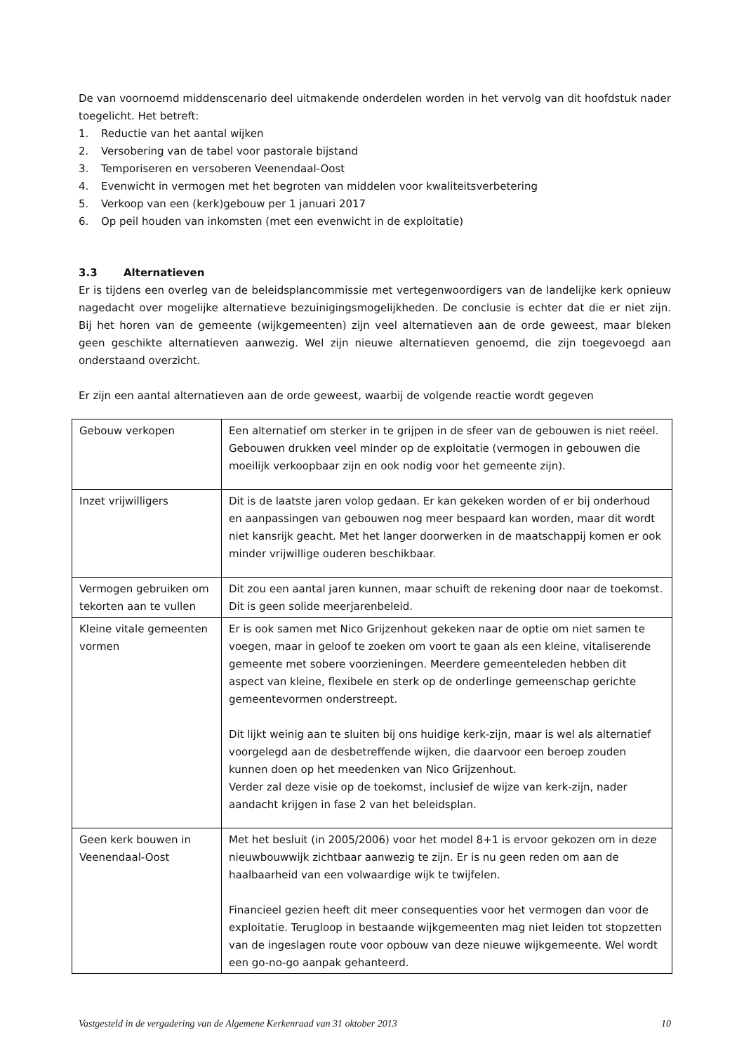De van voornoemd middenscenario deel uitmakende onderdelen worden in het vervolg van dit hoofdstuk nader toegelicht. Het betreft:
1. Reductie van het aantal wijken
2. Versobering van de tabel voor pastorale bijstand
3. Temporiseren en versoberen Veenendaal-Oost
4. Evenwicht in vermogen met het begroten van middelen voor kwaliteitsverbetering
5. Verkoop van een (kerk)gebouw per 1 januari 2017
6. Op peil houden van inkomsten (met een evenwicht in de exploitatie)
3.3 Alternatieven
Er is tijdens een overleg van de beleidsplancommissie met vertegenwoordigers van de landelijke kerk opnieuw nagedacht over mogelijke alternatieve bezuinigingsmogelijkheden. De conclusie is echter dat die er niet zijn. Bij het horen van de gemeente (wijkgemeenten) zijn veel alternatieven aan de orde geweest, maar bleken geen geschikte alternatieven aanwezig. Wel zijn nieuwe alternatieven genoemd, die zijn toegevoegd aan onderstaand overzicht.
Er zijn een aantal alternatieven aan de orde geweest, waarbij de volgende reactie wordt gegeven
| Gebouw verkopen | Een alternatief om sterker in te grijpen in de sfeer van de gebouwen is niet reëel. Gebouwen drukken veel minder op de exploitatie (vermogen in gebouwen die moeilijk verkoopbaar zijn en ook nodig voor het gemeente zijn). |
| Inzet vrijwilligers | Dit is de laatste jaren volop gedaan. Er kan gekeken worden of er bij onderhoud en aanpassingen van gebouwen nog meer bespaard kan worden, maar dit wordt niet kansrijk geacht. Met het langer doorwerken in de maatschappij komen er ook minder vrijwillige ouderen beschikbaar. |
| Vermogen gebruiken om tekorten aan te vullen | Dit zou een aantal jaren kunnen, maar schuift de rekening door naar de toekomst. Dit is geen solide meerjarenbeleid. |
| Kleine vitale gemeenten vormen | Er is ook samen met Nico Grijzenhout gekeken naar de optie om niet samen te voegen, maar in geloof te zoeken om voort te gaan als een kleine, vitaliserende gemeente met sobere voorzieningen. Meerdere gemeenteleden hebben dit aspect van kleine, flexibele en sterk op de onderlinge gemeenschap gerichte gemeentevormen onderstreept. Dit lijkt weinig aan te sluiten bij ons huidige kerk-zijn, maar is wel als alternatief voorgelegd aan de desbetreffende wijken, die daarvoor een beroep zouden kunnen doen op het meedenken van Nico Grijzenhout. Verder zal deze visie op de toekomst, inclusief de wijze van kerk-zijn, nader aandacht krijgen in fase 2 van het beleidsplan. |
| Geen kerk bouwen in Veenendaal-Oost | Met het besluit (in 2005/2006) voor het model 8+1 is ervoor gekozen om in deze nieuwbouwwijk zichtbaar aanwezig te zijn. Er is nu geen reden om aan de haalbaarheid van een volwaardige wijk te twijfelen. Financieel gezien heeft dit meer consequenties voor het vermogen dan voor de exploitatie. Terugloop in bestaande wijkgemeenten mag niet leiden tot stopzetten van de ingeslagen route voor opbouw van deze nieuwe wijkgemeente. Wel wordt een go-no-go aanpak gehanteerd. |
Vastgesteld in de vergadering van de Algemene Kerkenraad van 31 oktober 2013 10